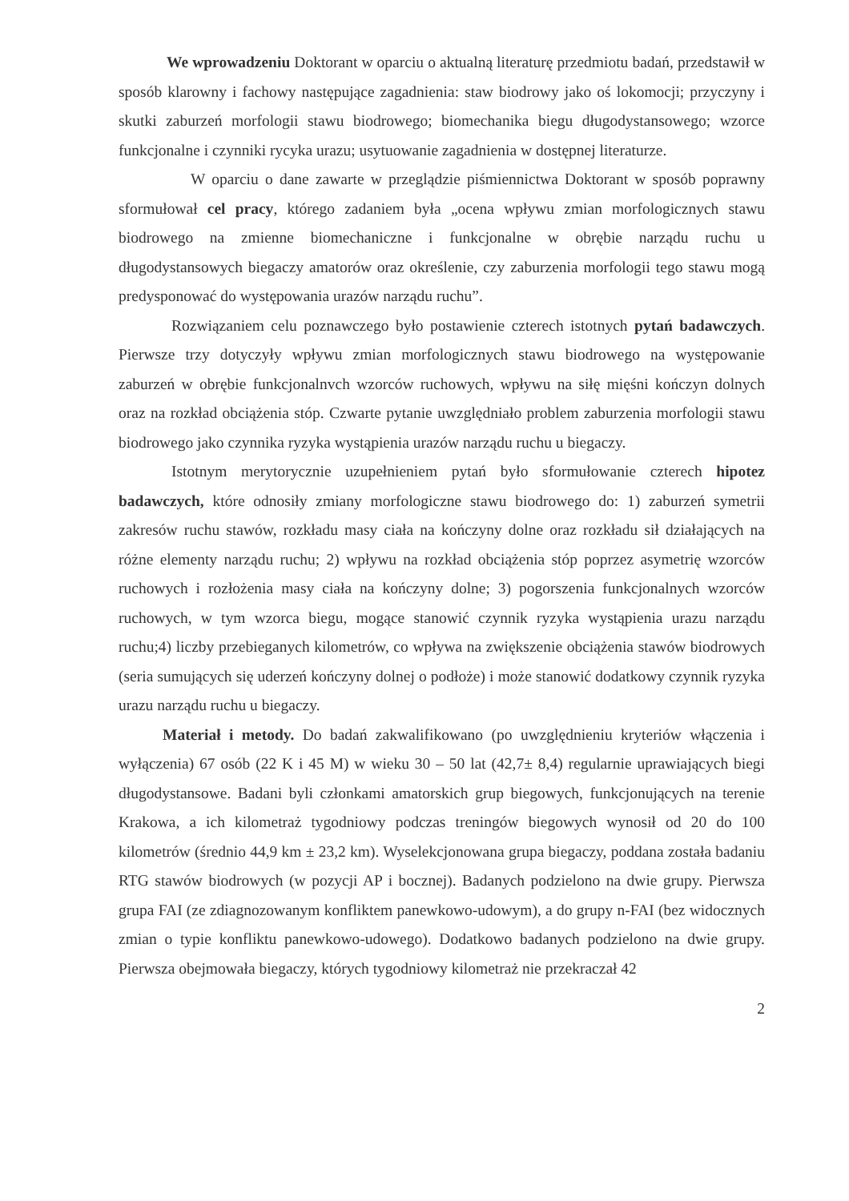We wprowadzeniu Doktorant w oparciu o aktualną literaturę przedmiotu badań, przedstawił w sposób klarowny i fachowy następujące zagadnienia: staw biodrowy jako oś lokomocji; przyczyny i skutki zaburzeń morfologii stawu biodrowego; biomechanika biegu długodystansowego; wzorce funkcjonalne i czynniki rycyka urazu; usytuowanie zagadnienia w dostępnej literaturze.
W oparciu o dane zawarte w przeglądzie piśmiennictwa Doktorant w sposób poprawny sformułował cel pracy, którego zadaniem była „ocena wpływu zmian morfologicznych stawu biodrowego na zmienne biomechaniczne i funkcjonalne w obrębie narządu ruchu u długodystansowych biegaczy amatorów oraz określenie, czy zaburzenia morfologii tego stawu mogą predysponować do występowania urazów narządu ruchu”.
Rozwiązaniem celu poznawczego było postawienie czterech istotnych pytań badawczych. Pierwsze trzy dotyczyły wpływu zmian morfologicznych stawu biodrowego na występowanie zaburzeń w obrębie funkcjonalnvch wzorców ruchowych, wpływu na siłę mięśni kończyn dolnych oraz na rozkład obciążenia stóp. Czwarte pytanie uwzględniało problem zaburzenia morfologii stawu biodrowego jako czynnika ryzyka wystąpienia urazów narządu ruchu u biegaczy.
Istotnym merytorycznie uzupełnieniem pytań było sformułowanie czterech hipotez badawczych, które odnosiły zmiany morfologiczne stawu biodrowego do: 1) zaburzeń symetrii zakresów ruchu stawów, rozkładu masy ciała na kończyny dolne oraz rozkładu sił działających na różne elementy narządu ruchu; 2) wpływu na rozkład obciążenia stóp poprzez asymetrię wzorców ruchowych i rozłożenia masy ciała na kończyny dolne; 3) pogorszenia funkcjonalnych wzorców ruchowych, w tym wzorca biegu, mogące stanowić czynnik ryzyka wystąpienia urazu narządu ruchu;4) liczby przebieganych kilometrów, co wpływa na zwiększenie obciążenia stawów biodrowych (seria sumujących się uderzeń kończyny dolnej o podłoże) i może stanowić dodatkowy czynnik ryzyka urazu narządu ruchu u biegaczy.
Materiał i metody. Do badań zakwalifikowano (po uwzględnieniu kryteriów włączenia i wyłączenia) 67 osób (22 K i 45 M) w wieku 30 – 50 lat (42,7± 8,4) regularnie uprawiających biegi długodystansowe. Badani byli członkami amatorskich grup biegowych, funkcjonujących na terenie Krakowa, a ich kilometraż tygodniowy podczas treningów biegowych wynosił od 20 do 100 kilometrów (średnio 44,9 km ± 23,2 km). Wyselekcjonowana grupa biegaczy, poddana została badaniu RTG stawów biodrowych (w pozycji AP i bocznej). Badanych podzielono na dwie grupy. Pierwsza grupa FAI (ze zdiagnozowanym konfliktem panewkowo-udowym), a do grupy n-FAI (bez widocznych zmian o typie konfliktu panewkowo-udowego). Dodatkowo badanych podzielono na dwie grupy. Pierwsza obejmowała biegaczy, których tygodniowy kilometraż nie przekraczał 42
2